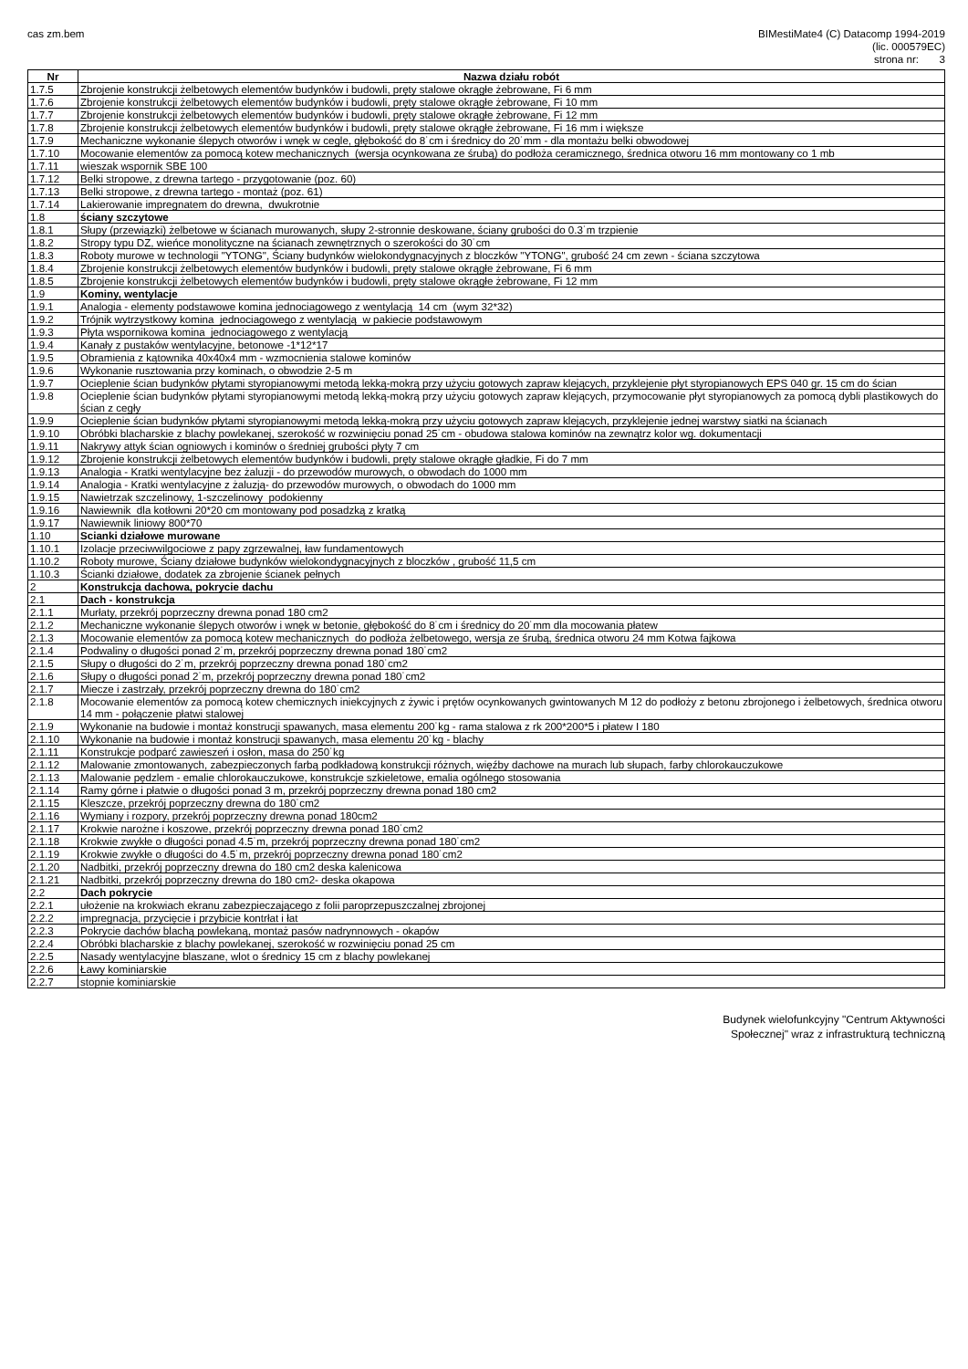cas zm.bem
BIMestiMate4 (C) Datacomp 1994-2019
(lic. 000579EC)
strona nr: 3
| Nr | Nazwa działu robót |
| --- | --- |
| 1.7.5 | Zbrojenie konstrukcji żelbetowych elementów budynków i budowli, pręty stalowe okrągłe żebrowane, Fi 6 mm |
| 1.7.6 | Zbrojenie konstrukcji żelbetowych elementów budynków i budowli, pręty stalowe okrągłe żebrowane, Fi 10 mm |
| 1.7.7 | Zbrojenie konstrukcji żelbetowych elementów budynków i budowli, pręty stalowe okrągłe żebrowane, Fi 12 mm |
| 1.7.8 | Zbrojenie konstrukcji żelbetowych elementów budynków i budowli, pręty stalowe okrągłe żebrowane, Fi 16 mm i większe |
| 1.7.9 | Mechaniczne wykonanie ślepych otworów i wnęk w cegle, głębokość do 8˙cm i średnicy do 20˙mm - dla montażu belki obwodowej |
| 1.7.10 | Mocowanie elementów za pomocą kotew mechanicznych (wersja ocynkowana ze śrubą) do podłoża ceramicznego, średnica otworu 16 mm montowany co 1 mb |
| 1.7.11 | wieszak wspornik SBE 100 |
| 1.7.12 | Belki stropowe, z drewna tartego - przygotowanie (poz. 60) |
| 1.7.13 | Belki stropowe, z drewna tartego - montaż (poz. 61) |
| 1.7.14 | Lakierowanie impregnatem do drewna, dwukrotnie |
| 1.8 | ściany szczytowe |
| 1.8.1 | Słupy (przewiązki) żelbetowe w ścianach murowanych, słupy 2-stronnie deskowane, ściany grubości do 0.3˙m trzpienie |
| 1.8.2 | Stropy typu DZ, wieńce monolityczne na ścianach zewnętrznych o szerokości do 30˙cm |
| 1.8.3 | Roboty murowe w technologii "YTONG", Ściany budynków wielokondygnacyjnych z bloczków "YTONG", grubość 24 cm zewn - ściana szczytowa |
| 1.8.4 | Zbrojenie konstrukcji żelbetowych elementów budynków i budowli, pręty stalowe okrągłe żebrowane, Fi 6 mm |
| 1.8.5 | Zbrojenie konstrukcji żelbetowych elementów budynków i budowli, pręty stalowe okrągłe żebrowane, Fi 12 mm |
| 1.9 | Kominy, wentylacje |
| 1.9.1 | Analogia - elementy podstawowe komina jednociagowego z wentylacją 14 cm (wym 32*32) |
| 1.9.2 | Trójnik wytrzystkowy komina jednociagowego z wentylacją w pakiecie podstawowym |
| 1.9.3 | Płyta wspornikowa komina jednociagowego z wentylacją |
| 1.9.4 | Kanały z pustaków wentylacyjne, betonowe -1*12*17 |
| 1.9.5 | Obramienia z kątownika 40x40x4 mm - wzmocnienia stalowe kominów |
| 1.9.6 | Wykonanie rusztowania przy kominach, o obwodzie 2-5 m |
| 1.9.7 | Ocieplenie ścian budynków płytami styropianowymi metodą lekką-mokrą przy użyciu gotowych zapraw klejących, przyklejenie płyt styropianowych EPS 040 gr. 15 cm do ścian |
| 1.9.8 | Ocieplenie ścian budynków płytami styropianowymi metodą lekką-mokrą przy użyciu gotowych zapraw klejących, przymocowanie płyt styropianowych za pomocą dybli plastikowych do ścian z cegły |
| 1.9.9 | Ocieplenie ścian budynków płytami styropianowymi metodą lekką-mokrą przy użyciu gotowych zapraw klejących, przyklejenie jednej warstwy siatki na ścianach |
| 1.9.10 | Obróbki blacharskie z blachy powlekanej, szerokość w rozwinięciu ponad 25˙cm - obudowa stalowa kominów na zewnątrz kolor wg. dokumentacji |
| 1.9.11 | Nakrywy attyk ścian ogniowych i kominów o średniej grubości płyty 7 cm |
| 1.9.12 | Zbrojenie konstrukcji żelbetowych elementów budynków i budowli, pręty stalowe okrągłe gładkie, Fi do 7 mm |
| 1.9.13 | Analogia - Kratki wentylacyjne bez żaluzji - do przewodów murowych, o obwodach do 1000 mm |
| 1.9.14 | Analogia - Kratki wentylacyjne z żaluzją- do przewodów murowych, o obwodach do 1000 mm |
| 1.9.15 | Nawietrzak szczelinowy, 1-szczelinowy podokienny |
| 1.9.16 | Nawiewnik dla kotłowni 20*20 cm montowany pod posadzką z kratką |
| 1.9.17 | Nawiewnik liniowy 800*70 |
| 1.10 | Scianki działowe murowane |
| 1.10.1 | Izolacje przeciwwilgociowe z papy zgrzewalnej, ław fundamentowych |
| 1.10.2 | Roboty murowe, Ściany działowe budynków wielokondygnacyjnych z bloczków , grubość 11,5 cm |
| 1.10.3 | Ścianki działowe, dodatek za zbrojenie ścianek pełnych |
| 2 | Konstrukcja dachowa, pokrycie dachu |
| 2.1 | Dach - konstrukcja |
| 2.1.1 | Murłaty, przekrój poprzeczny drewna ponad 180 cm2 |
| 2.1.2 | Mechaniczne wykonanie ślepych otworów i wnęk w betonie, głębokość do 8˙cm i średnicy do 20˙mm dla mocowania płatew |
| 2.1.3 | Mocowanie elementów za pomocą kotew mechanicznych do podłoża żelbetowego, wersja ze śrubą, średnica otworu 24 mm Kotwa fajkowa |
| 2.1.4 | Podwaliny o długości ponad 2˙m, przekrój poprzeczny drewna ponad 180˙cm2 |
| 2.1.5 | Słupy o długości do 2˙m, przekrój poprzeczny drewna ponad 180˙cm2 |
| 2.1.6 | Słupy o długości ponad 2˙m, przekrój poprzeczny drewna ponad 180˙cm2 |
| 2.1.7 | Miecze i zastrzały, przekrój poprzeczny drewna do 180˙cm2 |
| 2.1.8 | Mocowanie elementów za pomocą kotew chemicznych iniekcyjnych z żywic i prętów ocynkowanych gwintowanych M 12 do podłoży z betonu zbrojonego i żelbetowych, średnica otworu 14 mm - połączenie płatwi stalowej |
| 2.1.9 | Wykonanie na budowie i montaż konstrucji spawanych, masa elementu 200˙kg - rama stalowa z rk 200*200*5 i płatew I 180 |
| 2.1.10 | Wykonanie na budowie i montaż konstrucji spawanych, masa elementu 20˙kg - blachy |
| 2.1.11 | Konstrukcje podparć zawieszeń i osłon, masa do 250˙kg |
| 2.1.12 | Malowanie zmontowanych, zabezpieczonych farbą podkładową konstrukcji różnych, więźby dachowe na murach lub słupach, farby chlorokauczukowe |
| 2.1.13 | Malowanie pędzlem - emalie chlorokauczukowe, konstrukcje szkieletowe, emalia ogólnego stosowania |
| 2.1.14 | Ramy górne i płatwie o długości ponad 3 m, przekrój poprzeczny drewna ponad 180 cm2 |
| 2.1.15 | Kleszcze, przekrój poprzeczny drewna do 180˙cm2 |
| 2.1.16 | Wymiany i rozpory, przekrój poprzeczny drewna ponad 180cm2 |
| 2.1.17 | Krokwie narożne i koszowe, przekrój poprzeczny drewna ponad 180˙cm2 |
| 2.1.18 | Krokwie zwykłe o długości ponad 4.5˙m, przekrój poprzeczny drewna ponad 180˙cm2 |
| 2.1.19 | Krokwie zwykłe o długości do 4.5˙m, przekrój poprzeczny drewna ponad 180˙cm2 |
| 2.1.20 | Nadbitki, przekrój poprzeczny drewna do 180 cm2 deska kalenicowa |
| 2.1.21 | Nadbitki, przekrój poprzeczny drewna do 180 cm2- deska okapowa |
| 2.2 | Dach pokrycie |
| 2.2.1 | ułożenie na krokwiach ekranu zabezpieczającego z folii paroprzepuszczalnej zbrojonej |
| 2.2.2 | impregnacja, przycięcie i przybicie kontrłat i łat |
| 2.2.3 | Pokrycie dachów blachą powlekaną, montaż pasów nadrynnowych - okapów |
| 2.2.4 | Obróbki blacharskie z blachy powlekanej, szerokość w rozwinięciu ponad 25 cm |
| 2.2.5 | Nasady wentylacyjne blaszane, wlot o średnicy 15 cm z blachy powlekanej |
| 2.2.6 | Ławy kominiarskie |
| 2.2.7 | stopnie kominiarskie |
Budynek wielofunkcyjny "Centrum Aktywności
Społecznej" wraz z infrastrukturą techniczną